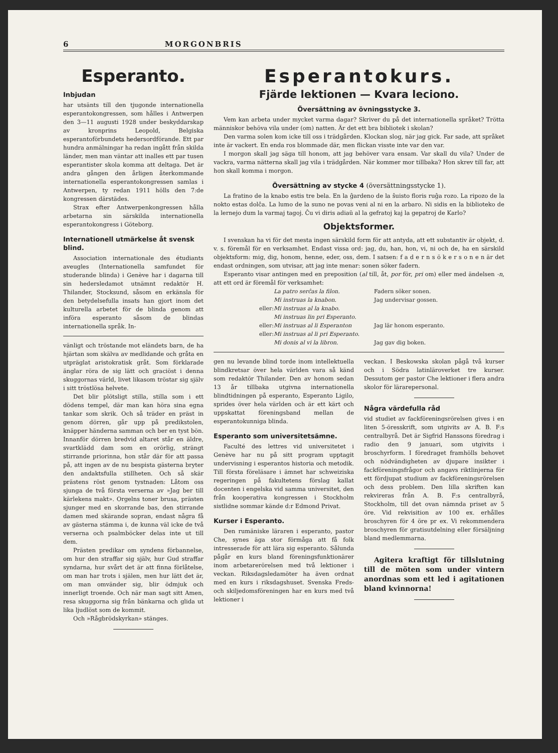6 MORGONBRIS
Esperanto.
Inbjudan
har utsänts till den tjugonde internationella esperantokongressen, som hålles i Antwerpen den 3—11 augusti 1928 under beskyddarskap av kronprins Leopold, Belgiska esperantoförbundets hedersordförande. Ett par hundra anmälningar ha redan ingått från skilda länder, men man väntar att inalles ett par tusen esperantister skola komma att deltaga. Det är andra gången den årligen återkommande internationella esperantokongressen samlas i Antwerpen, ty redan 1911 hölls den 7:de kongressen därstädes.
Strax efter Antwerpenkongressen hålla arbetarna sin särskilda internationella esperantokongress i Göteborg.
Internationell utmärkelse åt svensk blind.
Association internationale des étudiants aveugles (Internationella samfundet för studerande blinda) i Genève har i dagarna till sin hedersledamot utnämnt redaktör H. Thilander, Stocksund, såsom en erkänsla för den betydelsefulla insats han gjort inom det kulturella arbetet för de blinda genom att införa esperanto såsom de blindas internationella språk. In-
vänligt och tröstande mot eländets barn, de ha hjärtan som skälva av medlidande och gråta en utpräglat aristokratisk gråt. Som förklarade änglar röra de sig lätt och graciöst i denna skuggornas värld, livet likasom tröstar sig själv i sitt tröstlösa helvete.
Det blir plötsligt stilla, stilla som i ett dödens tempel, där man kan höra sina egna tankar som skrik. Och så träder en präst in genom dörren, går upp på predikstolen, knäpper händerna samman och ber en tyst bön. Innanför dörren bredvid altaret står en äldre, svartklädd dam som en orörlig, strängt stirrande priorinna, hon står där för att passa på, att ingen av de nu bespista gästerna bryter den andaktsfulla stillheten. Och så skär prästens röst genom tystnaden: Låtom oss sjunga de två första verserna av »Jag ber till kärlekens makt». Orgelns toner brusa, prästen sjunger med en skorrande bas, den stirrande damen med skärande sopran, endast några få av gästerna stämma i, de kunna väl icke de två verserna och psalmböcker delas inte ut till dem.
Prästen predikar om syndens förbannelse, om hur den straffar sig själv, hur Gud straffar syndarna, hur svårt det är att finna förlåtelse, om man har trots i själen, men hur lätt det är, om man omvänder sig, blir ödmjuk och innerligt troende. Och när man sagt sitt Amen, resa skuggorna sig från bänkarna och glida ut lika ljudlöst som de kommit.
Och »Rågbrödskyrkan» stänges.
Esperantokurs.
Fjärde lektionen — Kvara leciono.
Översättning av övningsstycke 3.
Vem kan arbeta under mycket varma dagar? Skriver du på det internationella språket? Trötta människor behöva vila under (om) natten. Är det ett bra bibliotek i skolan?
Den varma solen kom icke till oss i trädgården. Klockan slog, när jag gick. Far sade, att språket inte är vackert. En enda ros blommade där, men flickan visste inte var den var.
I morgon skall jag säga till honom, att jag behöver vara ensam. Var skall du vila? Under de vackra, varma nätterna skall jag vila i trädgården. När kommer mor tillbaka? Hon skrev till far, att hon skall komma i morgon.
Översättning av stycke 4 (översättningsstycke 1).
La fratino de la knabo estis tre bela. En la ĝardeno de la ŝuisto floris ruĝa rozo. La ripozo de la nokto estas dolĉa. La lumo de la suno ne povas veni al ni en la arbaro. Ni sidis en la biblioteko de la lernejo dum la varmaj tagoj. Ĉu vi diris adiaŭ al la gefratoj kaj la gepatroj de Karlo?
Objektsformer.
I svenskan ha vi för det mesta ingen särskild form för att antyda, att ett substantiv är objekt, d. v. s. föremål för en verksamhet. Endast vissa ord: jag, du, han, hon, vi, ni och de, ha en särskild objektsform: mig, dig, honom, henne, eder, oss, dem. I satsen: f a d e r n s ö k e r s o n e n är det endast ordningen, som utvisar, att jag inte menar: sonen söker fadern.
Esperanto visar antingen med en preposition (al till, åt, por för, pri om) eller med ändelsen -n, att ett ord är föremål för verksamhet:
La patro serĉas la filon. Fadern söker sonen. Mi instruas la knabon. Jag undervisar gossen. eller: Mi instruas al la knabo. Mi instruas lin pri Esperanto. eller: Mi instruas al li Esperanton Jag lär honom esperanto. eller: Mi instruas al li pri Esperanto. Mi donis al vi la libron. Jag gav dig boken.
gen nu levande blind torde inom intellektuella blindkretsar över hela världen vara så känd som redaktör Thilander. Den av honom sedan 13 år tillbaka utgivna internationella blindtidningen på esperanto, Esperanto Ligilo, sprides över hela världen och är ett kärt och uppskattat föreningsband mellan de esperantokunniga blinda.
Esperanto som universitetsämne.
Faculté des lettres vid universitetet i Genève har nu på sitt program upptagit undervisning i esperantos historia och metodik. Till första föreläsare i ämnet har schweiziska regeringen på fakultetens förslag kallat docenten i engelska vid samma universitet, den från kooperativa kongressen i Stockholm sistlidne sommar kände d:r Edmond Privat.
Kurser i Esperanto.
Den rumäniske läraren i esperanto, pastor Che, synes äga stor förmåga att få folk intresserade för att lära sig esperanto. Sålunda pågår en kurs bland föreningsfunktionärer inom arbetarerörelsen med två lektioner i veckan. Riksdagsledamöter ha även ordnat med en kurs i riksdagshuset. Svenska Freds- och skiljedomsföreningen har en kurs med två lektioner i
veckan. I Beskowska skolan pågå två kurser och i Södra latinläroverket tre kurser. Dessutom ger pastor Che lektioner i flera andra skolor för lärarepersonal.
Några värdefulla råd
vid studiet av fackföreningsrörelsen gives i en liten 5-öresskrift, som utgivits av A. B. F:s centralbyrå. Det är Sigfrid Hanssons föredrag i radio den 9 januari, som utgivits i broschyrform. I föredraget framhölls behovet och nödvändigheten av djupare insikter i fackföreningsfrågor och angavs riktlinjerna för ett fördjupat studium av fackföreningsrörelsen och dess problem. Den lilla skriften kan rekvireras från A. B. F:s centralbyrå, Stockholm, till det ovan nämnda priset av 5 öre. Vid rekvisition av 100 ex. erhålles broschyren för 4 öre pr ex. Vi rekommendera broschyren för gratisutdelning eller försäljning bland medlemmarna.
Agitera kraftigt för tillslutning till de möten som under vintern anordnas som ett led i agitationen bland kvinnorna!